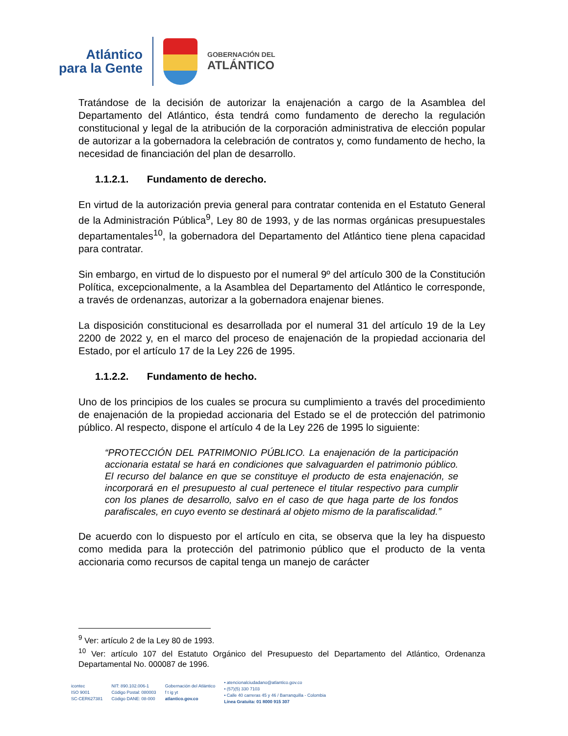Atlántico
para la Gente
GOBERNACIÓN DEL
ATLÁNTICO
Tratándose de la decisión de autorizar la enajenación a cargo de la Asamblea del Departamento del Atlántico, ésta tendrá como fundamento de derecho la regulación constitucional y legal de la atribución de la corporación administrativa de elección popular de autorizar a la gobernadora la celebración de contratos y, como fundamento de hecho, la necesidad de financiación del plan de desarrollo.
1.1.2.1. Fundamento de derecho.
En virtud de la autorización previa general para contratar contenida en el Estatuto General de la Administración Pública<sup>9</sup>, Ley 80 de 1993, y de las normas orgánicas presupuestales departamentales<sup>10</sup>, la gobernadora del Departamento del Atlántico tiene plena capacidad para contratar.
Sin embargo, en virtud de lo dispuesto por el numeral 9º del artículo 300 de la Constitución Política, excepcionalmente, a la Asamblea del Departamento del Atlántico le corresponde, a través de ordenanzas, autorizar a la gobernadora enajenar bienes.
La disposición constitucional es desarrollada por el numeral 31 del artículo 19 de la Ley 2200 de 2022 y, en el marco del proceso de enajenación de la propiedad accionaria del Estado, por el artículo 17 de la Ley 226 de 1995.
1.1.2.2. Fundamento de hecho.
Uno de los principios de los cuales se procura su cumplimiento a través del procedimiento de enajenación de la propiedad accionaria del Estado se el de protección del patrimonio público. Al respecto, dispone el artículo 4 de la Ley 226 de 1995 lo siguiente:
“PROTECCIÓN DEL PATRIMONIO PÚBLICO. La enajenación de la participación accionaria estatal se hará en condiciones que salvaguarden el patrimonio público. El recurso del balance en que se constituye el producto de esta enajenación, se incorporará en el presupuesto al cual pertenece el titular respectivo para cumplir con los planes de desarrollo, salvo en el caso de que haga parte de los fondos parafiscales, en cuyo evento se destinará al objeto mismo de la parafiscalidad.”
De acuerdo con lo dispuesto por el artículo en cita, se observa que la ley ha dispuesto como medida para la protección del patrimonio público que el producto de la venta accionaria como recursos de capital tenga un manejo de carácter
<sup>9</sup> Ver: artículo 2 de la Ley 80 de 1993.
<sup>10</sup> Ver: artículo 107 del Estatuto Orgánico del Presupuesto del Departamento del Atlántico, Ordenanza Departamental No. 000087 de 1996.
icontec
ISO 9001
SC-CER627381
NIT: 890.102.006-1
Código Postal: 080003
Código DANE: 08-000
Gobernación del Atlántico
f t ig yt
atlantico.gov.co
• atencionalciudadano@atlantico.gov.co
• (57)(5) 330 7103
• Calle 40 carreras 45 y 46 / Barranquilla - Colombia
Línea Gratuita: 01 8000 915 307